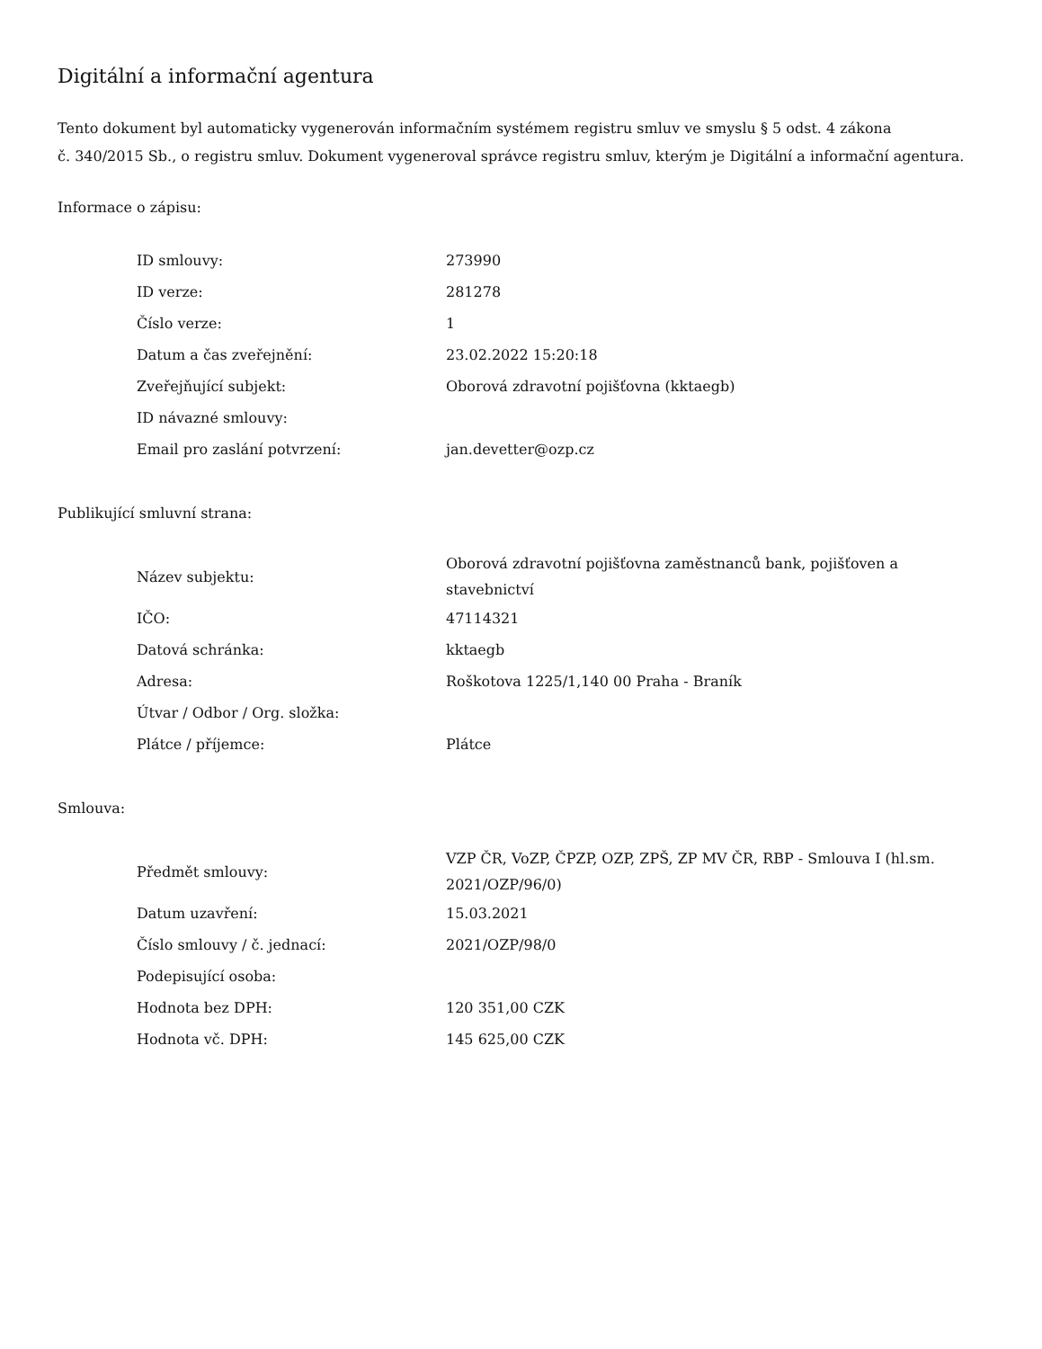Digitální a informační agentura
Tento dokument byl automaticky vygenerován informačním systémem registru smluv ve smyslu § 5 odst. 4 zákona
č. 340/2015 Sb., o registru smluv. Dokument vygeneroval správce registru smluv, kterým je Digitální a informační agentura.
Informace o zápisu:
| ID smlouvy: | 273990 |
| ID verze: | 281278 |
| Číslo verze: | 1 |
| Datum a čas zveřejnění: | 23.02.2022 15:20:18 |
| Zveřejňující subjekt: | Oborová zdravotní pojišťovna (kktaegb) |
| ID návazné smlouvy: | |
| Email pro zaslání potvrzení: | jan.devetter@ozp.cz |
Publikující smluvní strana:
| Název subjektu: | Oborová zdravotní pojišťovna zaměstnanců bank, pojišťoven a stavebnictví |
| IČO: | 47114321 |
| Datová schránka: | kktaegb |
| Adresa: | Roškotova 1225/1,140 00 Praha - Braník |
| Útvar / Odbor / Org. složka: | |
| Plátce / příjemce: | Plátce |
Smlouva:
| Předmět smlouvy: | VZP ČR, VoZP, ČPZP, OZP, ZPŠ, ZP MV ČR, RBP - Smlouva I (hl.sm. 2021/OZP/96/0) |
| Datum uzavření: | 15.03.2021 |
| Číslo smlouvy / č. jednací: | 2021/OZP/98/0 |
| Podepisující osoba: | |
| Hodnota bez DPH: | 120 351,00 CZK |
| Hodnota vč. DPH: | 145 625,00 CZK |